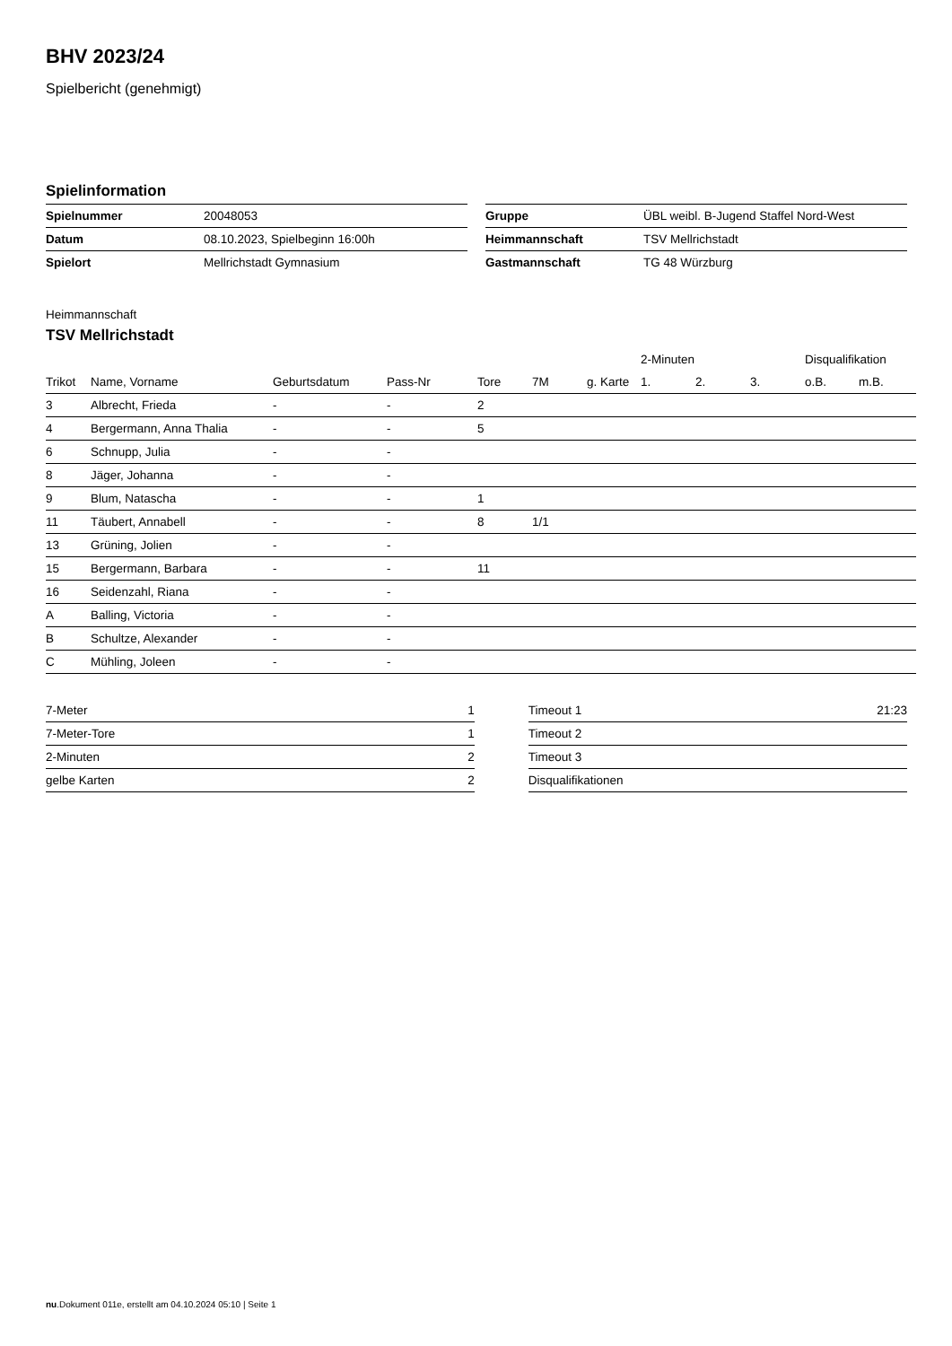BHV 2023/24
Spielbericht (genehmigt)
Spielinformation
| Spielnummer | 20048053 |
| Datum | 08.10.2023, Spielbeginn 16:00h |
| Spielort | Mellrichstadt Gymnasium |
| Gruppe | ÜBL weibl. B-Jugend Staffel Nord-West |
| Heimmannschaft | TSV Mellrichstadt |
| Gastmannschaft | TG 48 Würzburg |
Heimmannschaft
TSV Mellrichstadt
| | | | | | | | 2-Minuten | | | Disqualifikation | |
| --- | --- | --- | --- | --- | --- | --- | --- | --- | --- | --- | --- |
| Trikot | Name, Vorname | Geburtsdatum | Pass-Nr | Tore | 7M | g. Karte | 1. | 2. | 3. | o.B. | m.B. |
| 3 | Albrecht, Frieda | - | - | 2 | | | | | | | |
| 4 | Bergermann, Anna Thalia | - | - | 5 | | | | | | | |
| 6 | Schnupp, Julia | - | - | | | | | | | | |
| 8 | Jäger, Johanna | - | - | | | | | | | | |
| 9 | Blum, Natascha | - | - | 1 | | | | | | | |
| 11 | Täubert, Annabell | - | - | 8 | 1/1 | | | | | | |
| 13 | Grüning, Jolien | - | - | | | | | | | | |
| 15 | Bergermann, Barbara | - | - | 11 | | | | | | | |
| 16 | Seidenzahl, Riana | - | - | | | | | | | | |
| A | Balling, Victoria | - | - | | | | | | | | |
| B | Schultze, Alexander | - | - | | | | | | | | |
| C | Mühling, Joleen | - | - | | | | | | | | |
| 7-Meter | 1 |
| 7-Meter-Tore | 1 |
| 2-Minuten | 2 |
| gelbe Karten | 2 |
| Timeout 1 | 21:23 |
| Timeout 2 | |
| Timeout 3 | |
| Disqualifikationen | |
nu.Dokument 011e, erstellt am 04.10.2024 05:10 | Seite 1